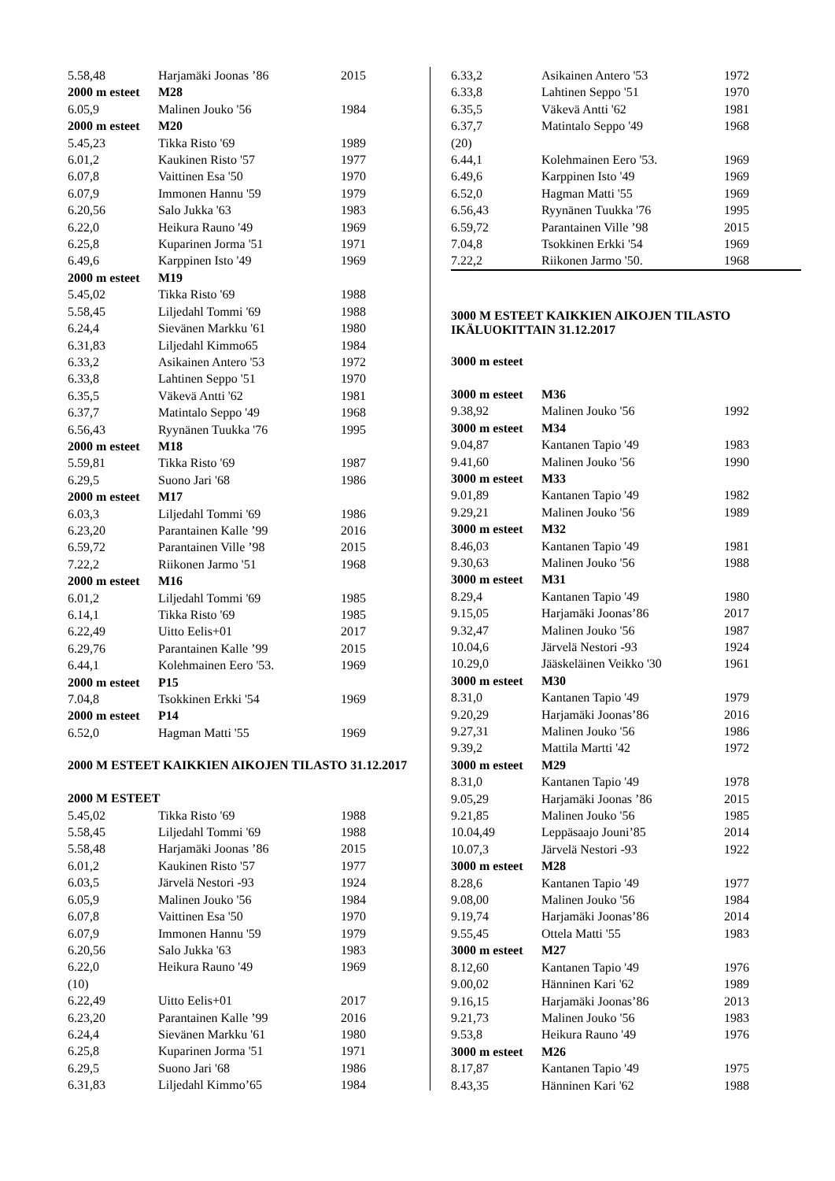| 5.58,48 | Harjamäki Joonas ’86 | 2015 |
| 2000 m esteet | M28 | |
| 6.05,9 | Malinen Jouko '56 | 1984 |
| 2000 m esteet | M20 | |
| 5.45,23 | Tikka Risto '69 | 1989 |
| 6.01,2 | Kaukinen Risto '57 | 1977 |
| 6.07,8 | Vaittinen Esa '50 | 1970 |
| 6.07,9 | Immonen Hannu '59 | 1979 |
| 6.20,56 | Salo Jukka '63 | 1983 |
| 6.22,0 | Heikura Rauno '49 | 1969 |
| 6.25,8 | Kuparinen Jorma '51 | 1971 |
| 6.49,6 | Karppinen Isto '49 | 1969 |
| 2000 m esteet | M19 | |
| 5.45,02 | Tikka Risto '69 | 1988 |
| 5.58,45 | Liljedahl Tommi '69 | 1988 |
| 6.24,4 | Sievänen Markku '61 | 1980 |
| 6.31,83 | Liljedahl Kimmo65 | 1984 |
| 6.33,2 | Asikainen Antero '53 | 1972 |
| 6.33,8 | Lahtinen Seppo '51 | 1970 |
| 6.35,5 | Väkevä Antti '62 | 1981 |
| 6.37,7 | Matintalo Seppo '49 | 1968 |
| 6.56,43 | Ryynänen Tuukka '76 | 1995 |
| 2000 m esteet | M18 | |
| 5.59,81 | Tikka Risto '69 | 1987 |
| 6.29,5 | Suono Jari '68 | 1986 |
| 2000 m esteet | M17 | |
| 6.03,3 | Liljedahl Tommi '69 | 1986 |
| 6.23,20 | Parantainen Kalle ’99 | 2016 |
| 6.59,72 | Parantainen Ville ’98 | 2015 |
| 7.22,2 | Riikonen Jarmo '51 | 1968 |
| 2000 m esteet | M16 | |
| 6.01,2 | Liljedahl Tommi '69 | 1985 |
| 6.14,1 | Tikka Risto '69 | 1985 |
| 6.22,49 | Uitto Eelis+01 | 2017 |
| 6.29,76 | Parantainen Kalle ’99 | 2015 |
| 6.44,1 | Kolehmainen Eero '53. | 1969 |
| 2000 m esteet | P15 | |
| 7.04,8 | Tsokkinen Erkki '54 | 1969 |
| 2000 m esteet | P14 | |
| 6.52,0 | Hagman Matti '55 | 1969 |
2000 M ESTEET KAIKKIEN AIKOJEN TILASTO 31.12.2017
| 2000 M ESTEET | | |
| 5.45,02 | Tikka Risto '69 | 1988 |
| 5.58,45 | Liljedahl Tommi '69 | 1988 |
| 5.58,48 | Harjamäki Joonas ’86 | 2015 |
| 6.01,2 | Kaukinen Risto '57 | 1977 |
| 6.03,5 | Järvelä Nestori -93 | 1924 |
| 6.05,9 | Malinen Jouko '56 | 1984 |
| 6.07,8 | Vaittinen Esa '50 | 1970 |
| 6.07,9 | Immonen Hannu '59 | 1979 |
| 6.20,56 | Salo Jukka '63 | 1983 |
| 6.22,0 | Heikura Rauno '49 | 1969 |
| (10) | | |
| 6.22,49 | Uitto Eelis+01 | 2017 |
| 6.23,20 | Parantainen Kalle ’99 | 2016 |
| 6.24,4 | Sievänen Markku '61 | 1980 |
| 6.25,8 | Kuparinen Jorma '51 | 1971 |
| 6.29,5 | Suono Jari '68 | 1986 |
| 6.31,83 | Liljedahl Kimmo’65 | 1984 |
| 6.33,2 | Asikainen Antero '53 | 1972 |
| 6.33,8 | Lahtinen Seppo '51 | 1970 |
| 6.35,5 | Väkevä Antti '62 | 1981 |
| 6.37,7 | Matintalo Seppo '49 | 1968 |
| (20) | | |
| 6.44,1 | Kolehmainen Eero '53. | 1969 |
| 6.49,6 | Karppinen Isto '49 | 1969 |
| 6.52,0 | Hagman Matti '55 | 1969 |
| 6.56,43 | Ryynänen Tuukka '76 | 1995 |
| 6.59,72 | Parantainen Ville ’98 | 2015 |
| 7.04,8 | Tsokkinen Erkki '54 | 1969 |
| 7.22,2 | Riikonen Jarmo '50. | 1968 |
3000 M ESTEET KAIKKIEN AIKOJEN TILASTO IKÄLUOKITTAIN 31.12.2017
3000 m esteet
| 3000 m esteet | M36 | |
| 9.38,92 | Malinen Jouko '56 | 1992 |
| 3000 m esteet | M34 | |
| 9.04,87 | Kantanen Tapio '49 | 1983 |
| 9.41,60 | Malinen Jouko '56 | 1990 |
| 3000 m esteet | M33 | |
| 9.01,89 | Kantanen Tapio '49 | 1982 |
| 9.29,21 | Malinen Jouko '56 | 1989 |
| 3000 m esteet | M32 | |
| 8.46,03 | Kantanen Tapio '49 | 1981 |
| 9.30,63 | Malinen Jouko '56 | 1988 |
| 3000 m esteet | M31 | |
| 8.29,4 | Kantanen Tapio '49 | 1980 |
| 9.15,05 | Harjamäki Joonas’86 | 2017 |
| 9.32,47 | Malinen Jouko '56 | 1987 |
| 10.04,6 | Järvelä Nestori -93 | 1924 |
| 10.29,0 | Jääskeläinen Veikko '30 | 1961 |
| 3000 m esteet | M30 | |
| 8.31,0 | Kantanen Tapio '49 | 1979 |
| 9.20,29 | Harjamäki Joonas’86 | 2016 |
| 9.27,31 | Malinen Jouko '56 | 1986 |
| 9.39,2 | Mattila Martti '42 | 1972 |
| 3000 m esteet | M29 | |
| 8.31,0 | Kantanen Tapio '49 | 1978 |
| 9.05,29 | Harjamäki Joonas ’86 | 2015 |
| 9.21,85 | Malinen Jouko '56 | 1985 |
| 10.04,49 | Leppäsaajo Jouni’85 | 2014 |
| 10.07,3 | Järvelä Nestori -93 | 1922 |
| 3000 m esteet | M28 | |
| 8.28,6 | Kantanen Tapio '49 | 1977 |
| 9.08,00 | Malinen Jouko '56 | 1984 |
| 9.19,74 | Harjamäki Joonas’86 | 2014 |
| 9.55,45 | Ottela Matti '55 | 1983 |
| 3000 m esteet | M27 | |
| 8.12,60 | Kantanen Tapio '49 | 1976 |
| 9.00,02 | Hänninen Kari '62 | 1989 |
| 9.16,15 | Harjamäki Joonas’86 | 2013 |
| 9.21,73 | Malinen Jouko '56 | 1983 |
| 9.53,8 | Heikura Rauno '49 | 1976 |
| 3000 m esteet | M26 | |
| 8.17,87 | Kantanen Tapio '49 | 1975 |
| 8.43,35 | Hänninen Kari '62 | 1988 |